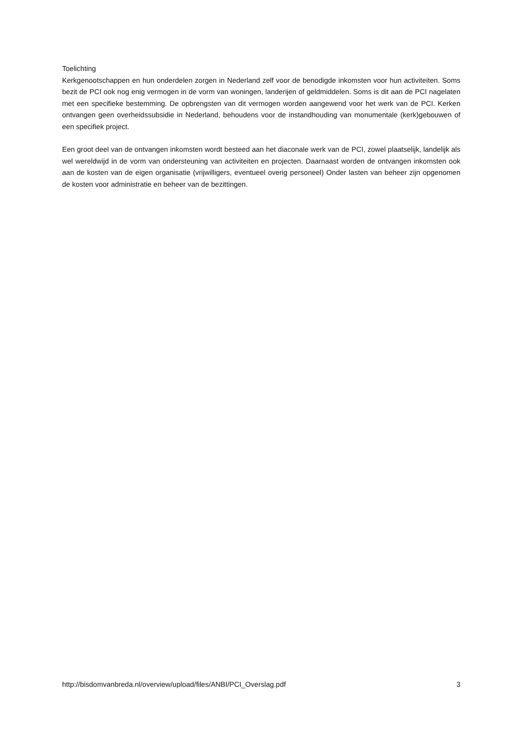Toelichting
Kerkgenootschappen en hun onderdelen zorgen in Nederland zelf voor de benodigde inkomsten voor hun activiteiten. Soms bezit de PCI ook nog enig vermogen in de vorm van woningen, landerijen of geldmiddelen. Soms is dit aan de PCI nagelaten met een specifieke bestemming. De opbrengsten van dit vermogen worden aangewend voor het werk van de PCI. Kerken ontvangen geen overheidssubsidie in Nederland, behoudens voor de instandhouding van monumentale (kerk)gebouwen of een specifiek project.
Een groot deel van de ontvangen inkomsten wordt besteed aan het diaconale werk van de PCI, zowel plaatselijk, landelijk als wel wereldwijd in de vorm van ondersteuning van activiteiten en projecten. Daarnaast worden de ontvangen inkomsten ook aan de kosten van de eigen organisatie (vrijwilligers, eventueel overig personeel) Onder lasten van beheer zijn opgenomen de kosten voor administratie en beheer van de bezittingen.
http://bisdomvanbreda.nl/overview/upload/files/ANBI/PCI_Overslag.pdf 3